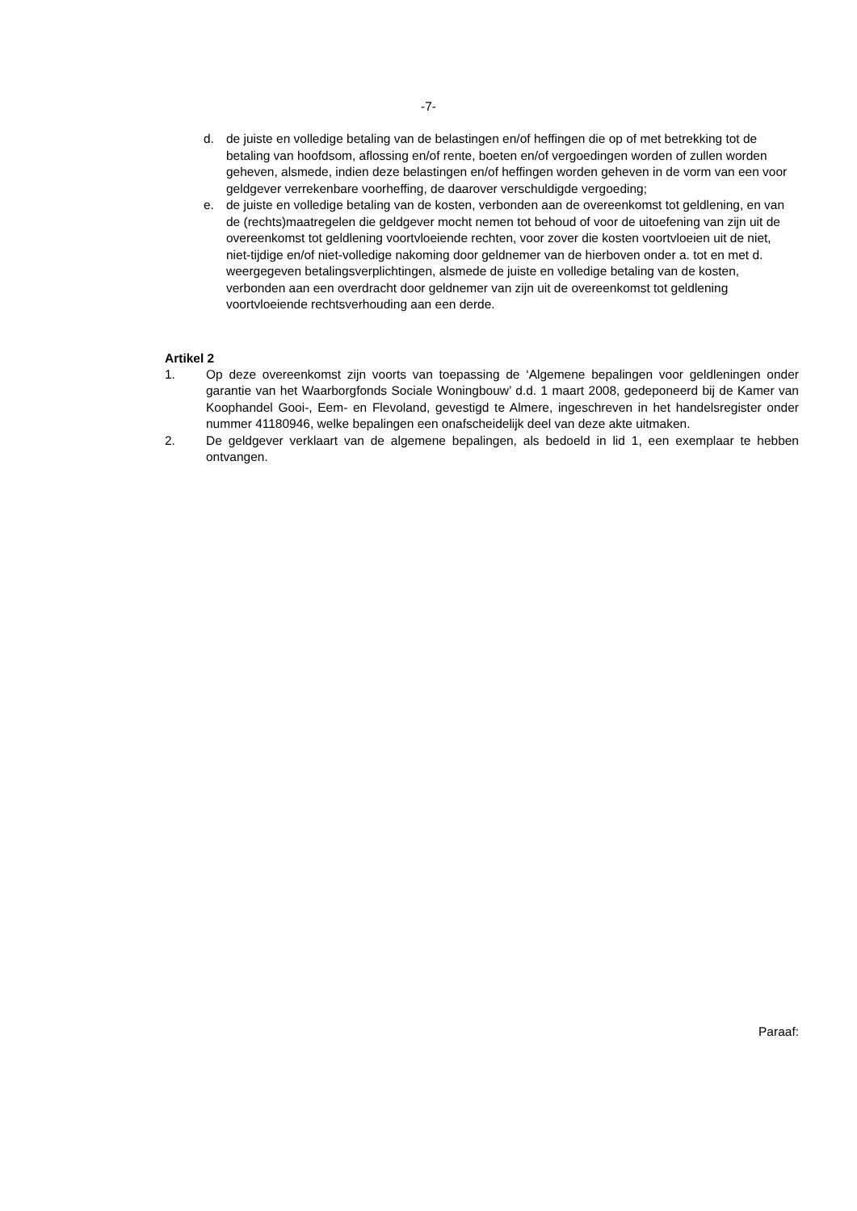-7-
d. de juiste en volledige betaling van de belastingen en/of heffingen die op of met betrekking tot de betaling van hoofdsom, aflossing en/of rente, boeten en/of vergoedingen worden of zullen worden geheven, alsmede, indien deze belastingen en/of heffingen worden geheven in de vorm van een voor geldgever verrekenbare voorheffing, de daarover verschuldigde vergoeding;
e. de juiste en volledige betaling van de kosten, verbonden aan de overeenkomst tot geldlening, en van de (rechts)maatregelen die geldgever mocht nemen tot behoud of voor de uitoefening van zijn uit de overeenkomst tot geldlening voortvloeiende rechten, voor zover die kosten voortvloeien uit de niet, niet-tijdige en/of niet-volledige nakoming door geldnemer van de hierboven onder a. tot en met d. weergegeven betalingsverplichtingen, alsmede de juiste en volledige betaling van de kosten, verbonden aan een overdracht door geldnemer van zijn uit de overeenkomst tot geldlening voortvloeiende rechtsverhouding aan een derde.
Artikel 2
1. Op deze overeenkomst zijn voorts van toepassing de ‘Algemene bepalingen voor geldleningen onder garantie van het Waarborgfonds Sociale Woningbouw’ d.d. 1 maart 2008, gedeponeerd bij de Kamer van Koophandel Gooi-, Eem- en Flevoland, gevestigd te Almere, ingeschreven in het handelsregister onder nummer 41180946, welke bepalingen een onafscheidelijk deel van deze akte uitmaken.
2. De geldgever verklaart van de algemene bepalingen, als bedoeld in lid 1, een exemplaar te hebben ontvangen.
Paraaf: